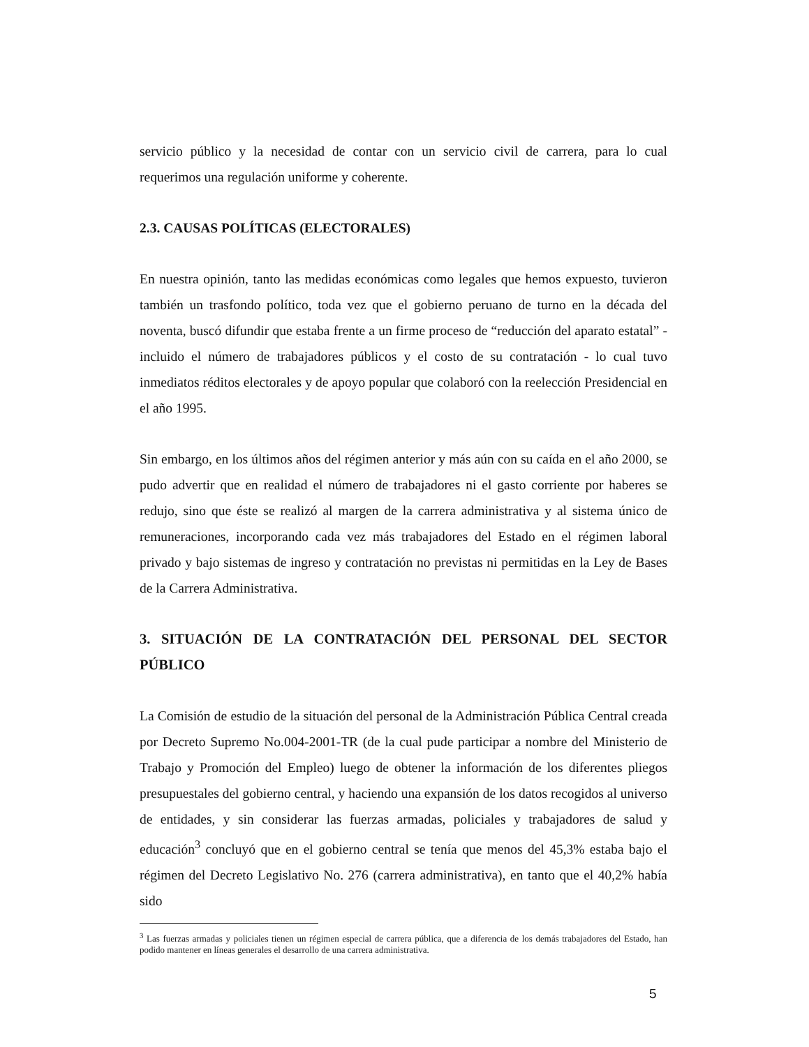servicio público y la necesidad de contar con un servicio civil de carrera, para lo cual requerimos una regulación uniforme y coherente.
2.3. CAUSAS POLÍTICAS (ELECTORALES)
En nuestra opinión, tanto las medidas económicas como legales que hemos expuesto, tuvieron también un trasfondo político, toda vez que el gobierno peruano de turno en la década del noventa, buscó difundir que estaba frente a un firme proceso de “reducción del aparato estatal” - incluido el número de trabajadores públicos y el costo de su contratación - lo cual tuvo inmediatos réditos electorales y de apoyo popular que colaboró con la reelección Presidencial en el año 1995.
Sin embargo, en los últimos años del régimen anterior y más aún con su caída en el año 2000, se pudo advertir que en realidad el número de trabajadores ni el gasto corriente por haberes se redujo, sino que éste se realizó al margen de la carrera administrativa y al sistema único de remuneraciones, incorporando cada vez más trabajadores del Estado en el régimen laboral privado y bajo sistemas de ingreso y contratación no previstas ni permitidas en la Ley de Bases de la Carrera Administrativa.
3. SITUACIÓN DE LA CONTRATACIÓN DEL PERSONAL DEL SECTOR PÚBLICO
La Comisión de estudio de la situación del personal de la Administración Pública Central creada por Decreto Supremo No.004-2001-TR (de la cual pude participar a nombre del Ministerio de Trabajo y Promoción del Empleo) luego de obtener la información de los diferentes pliegos presupuestales del gobierno central, y haciendo una expansión de los datos recogidos al universo de entidades, y sin considerar las fuerzas armadas, policiales y trabajadores de salud y educación<sup>3</sup> concluyó que en el gobierno central se tenía que menos del 45,3% estaba bajo el régimen del Decreto Legislativo No. 276 (carrera administrativa), en tanto que el 40,2% había sido
<sup>3</sup> Las fuerzas armadas y policiales tienen un régimen especial de carrera pública, que a diferencia de los demás trabajadores del Estado, han podido mantener en líneas generales el desarrollo de una carrera administrativa.
5